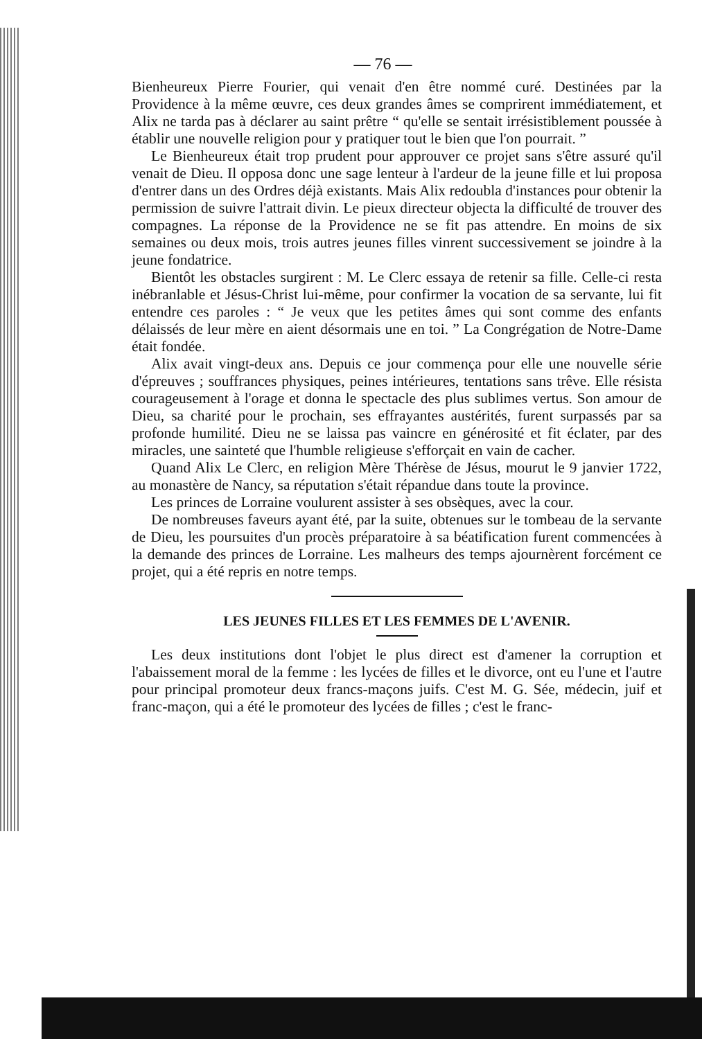— 76 —
Bienheureux Pierre Fourier, qui venait d'en être nommé curé. Destinées par la Providence à la même œuvre, ces deux grandes âmes se comprirent immédiatement, et Alix ne tarda pas à déclarer au saint prêtre “ qu'elle se sentait irrésistiblement poussée à établir une nouvelle religion pour y pratiquer tout le bien que l'on pourrait. ”
Le Bienheureux était trop prudent pour approuver ce projet sans s'être assuré qu'il venait de Dieu. Il opposa donc une sage lenteur à l'ardeur de la jeune fille et lui proposa d'entrer dans un des Ordres déjà existants. Mais Alix redoubla d'instances pour obtenir la permission de suivre l'attrait divin. Le pieux directeur objecta la difficulté de trouver des compagnes. La réponse de la Providence ne se fit pas attendre. En moins de six semaines ou deux mois, trois autres jeunes filles vinrent successivement se joindre à la jeune fondatrice.
Bientôt les obstacles surgirent : M. Le Clerc essaya de retenir sa fille. Celle-ci resta inébranlable et Jésus-Christ lui-même, pour confirmer la vocation de sa servante, lui fit entendre ces paroles : “ Je veux que les petites âmes qui sont comme des enfants délaissés de leur mère en aient désormais une en toi. ” La Congrégation de Notre-Dame était fondée.
Alix avait vingt-deux ans. Depuis ce jour commença pour elle une nouvelle série d'épreuves ; souffrances physiques, peines intérieures, tentations sans trêve. Elle résista courageusement à l'orage et donna le spectacle des plus sublimes vertus. Son amour de Dieu, sa charité pour le prochain, ses effrayantes austérités, furent surpassés par sa profonde humilité. Dieu ne se laissa pas vaincre en générosité et fit éclater, par des miracles, une sainteté que l'humble religieuse s'efforçait en vain de cacher.
Quand Alix Le Clerc, en religion Mère Thérèse de Jésus, mourut le 9 janvier 1722, au monastère de Nancy, sa réputation s'était répandue dans toute la province.
Les princes de Lorraine voulurent assister à ses obsèques, avec la cour.
De nombreuses faveurs ayant été, par la suite, obtenues sur le tombeau de la servante de Dieu, les poursuites d'un procès préparatoire à sa béatification furent commencées à la demande des princes de Lorraine. Les malheurs des temps ajournèrent forcément ce projet, qui a été repris en notre temps.
LES JEUNES FILLES ET LES FEMMES DE L'AVENIR.
Les deux institutions dont l'objet le plus direct est d'amener la corruption et l'abaissement moral de la femme : les lycées de filles et le divorce, ont eu l'une et l'autre pour principal promoteur deux francs-maçons juifs. C'est M. G. Sée, médecin, juif et franc-maçon, qui a été le promoteur des lycées de filles ; c'est le franc-